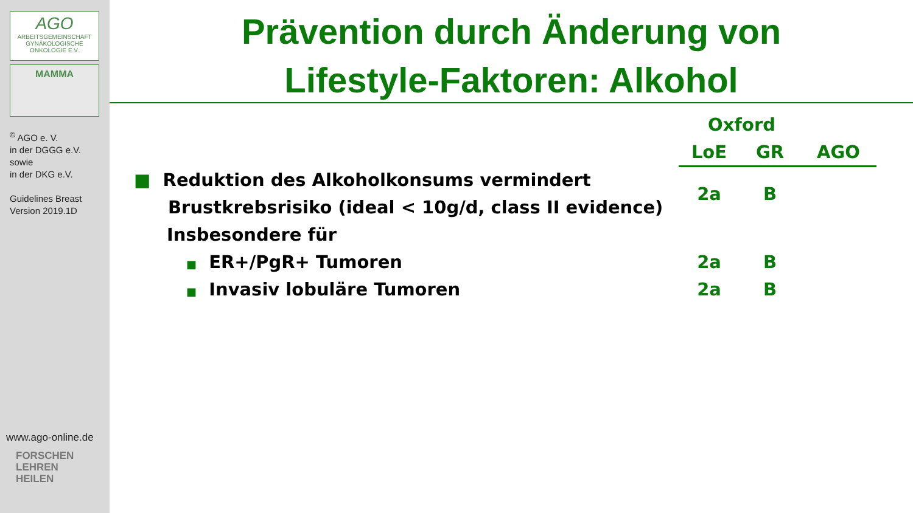AGO
ARBEITSGEMEINSCHAFT
GYNÄKOLOGISCHE
ONKOLOGIE E.V.
MAMMA
<sup>©</sup> AGO e. V.
in der DGGG e.V.
sowie
in der DKG e.V.
Guidelines Breast
Version 2019.1D
www.ago-online.de
FORSCHEN
LEHREN
HEILEN
Prävention durch Änderung von
Lifestyle-Faktoren: Alkohol
| | Oxford | | |
| | LoE | GR | AGO |
| ■ Reduktion des Alkoholkonsums vermindert Brustkrebsrisiko (ideal < 10g/d, class II evidence) | 2a | B | |
| Insbesondere für | | | |
| ■ ER+/PgR+ Tumoren | 2a | B | |
| ■ Invasiv lobuläre Tumoren | 2a | B | |